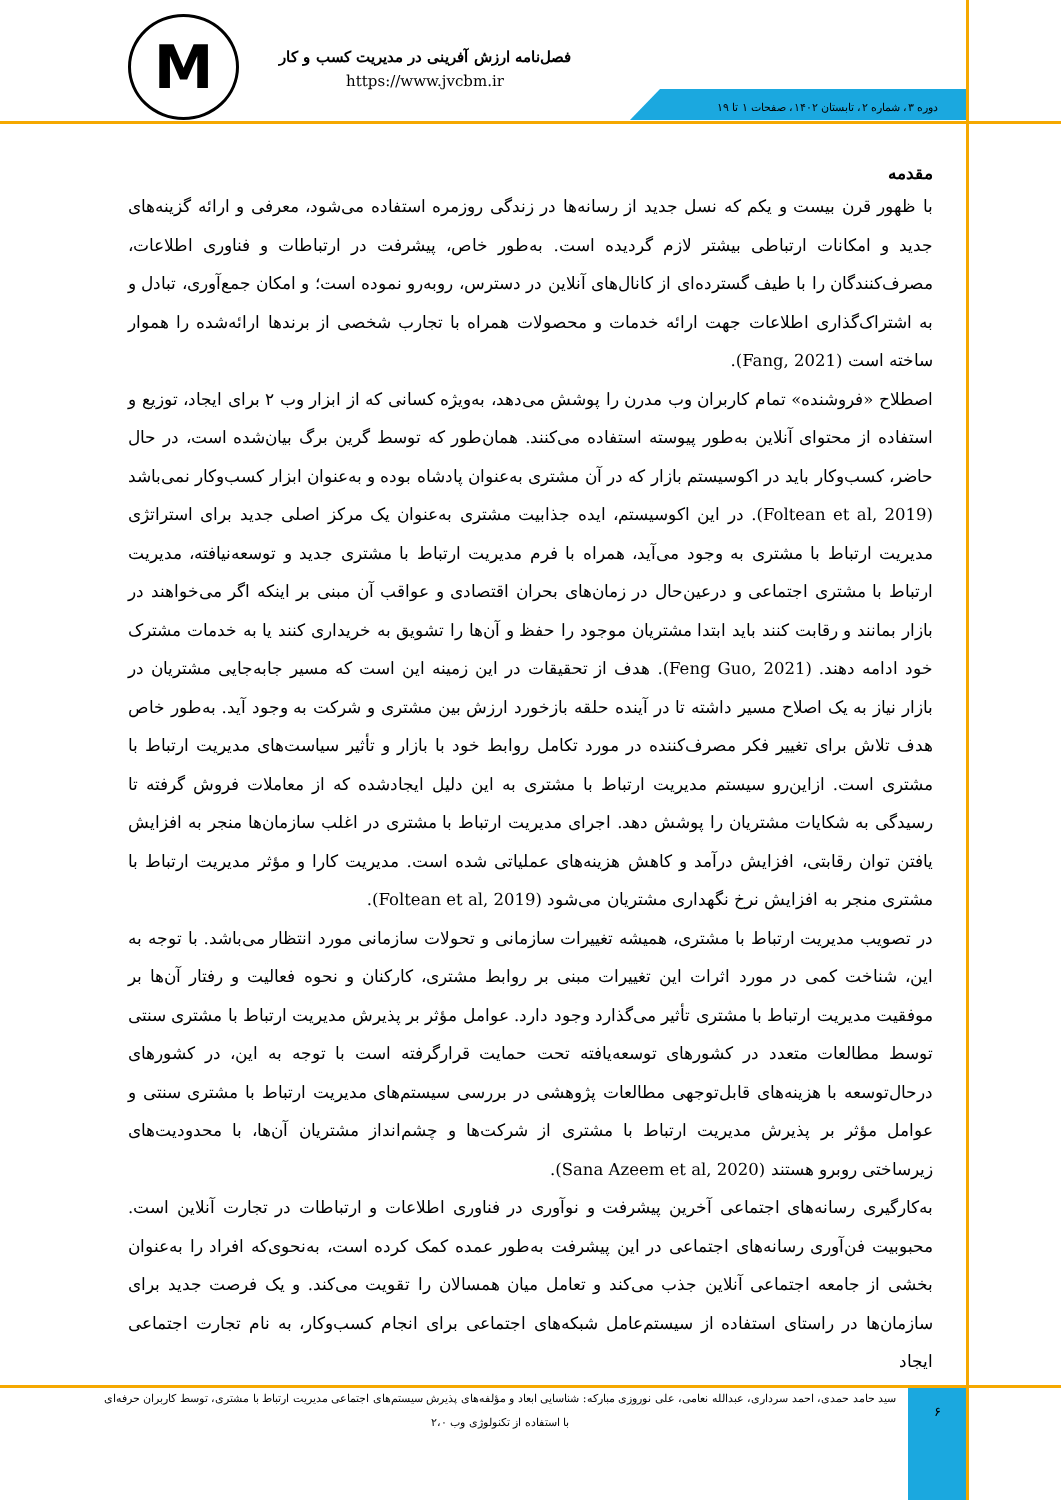M
فصل‌نامه ارزش آفرینی در مدیریت کسب و کار
https://www.jvcbm.ir
دوره ۳، شماره ۲، تابستان ۱۴۰۲، صفحات ۱ تا ۱۹
مقدمه
با ظهور قرن بیست و یکم که نسل جدید از رسانه‌ها در زندگی روزمره استفاده می‌شود، معرفی و ارائه گزینه‌های جدید و امکانات ارتباطی بیشتر لازم گردیده است. به‌طور خاص، پیشرفت در ارتباطات و فناوری اطلاعات، مصرف‌کنندگان را با طیف گسترده‌ای از کانال‌های آنلاین در دسترس، روبه‌رو نموده است؛ و امکان جمع‌آوری، تبادل و به اشتراک‌گذاری اطلاعات جهت ارائه خدمات و محصولات همراه با تجارب شخصی از برندها ارائه‌شده را هموار ساخته است (Fang, 2021).
اصطلاح «فروشنده» تمام کاربران وب مدرن را پوشش می‌دهد، به‌ویژه کسانی که از ابزار وب ۲ برای ایجاد، توزیع و استفاده از محتوای آنلاین به‌طور پیوسته استفاده می‌کنند. همان‌طور که توسط گرین برگ بیان‌شده است، در حال حاضر، کسب‌وکار باید در اکوسیستم بازار که در آن مشتری به‌عنوان پادشاه بوده و به‌عنوان ابزار کسب‌وکار نمی‌باشد (Foltean et al, 2019). در این اکوسیستم، ایده جذابیت مشتری به‌عنوان یک مرکز اصلی جدید برای استراتژی مدیریت ارتباط با مشتری به وجود می‌آید، همراه با فرم مدیریت ارتباط با مشتری جدید و توسعه‌نیافته، مدیریت ارتباط با مشتری اجتماعی و درعین‌حال در زمان‌های بحران اقتصادی و عواقب آن مبنی بر اینکه اگر می‌خواهند در بازار بمانند و رقابت کنند باید ابتدا مشتریان موجود را حفظ و آن‌ها را تشویق به خریداری کنند یا به خدمات مشترک خود ادامه دهند. (Feng Guo, 2021). هدف از تحقیقات در این زمینه این است که مسیر جابه‌جایی مشتریان در بازار نیاز به یک اصلاح مسیر داشته تا در آینده حلقه بازخورد ارزش بین مشتری و شرکت به وجود آید. به‌طور خاص هدف تلاش برای تغییر فکر مصرف‌کننده در مورد تکامل روابط خود با بازار و تأثیر سیاست‌های مدیریت ارتباط با مشتری است. ازاین‌رو سیستم مدیریت ارتباط با مشتری به این دلیل ایجادشده که از معاملات فروش گرفته تا رسیدگی به شکایات مشتریان را پوشش دهد. اجرای مدیریت ارتباط با مشتری در اغلب سازمان‌ها منجر به افزایش یافتن توان رقابتی، افزایش درآمد و کاهش هزینه‌های عملیاتی شده است. مدیریت کارا و مؤثر مدیریت ارتباط با مشتری منجر به افزایش نرخ نگهداری مشتریان می‌شود (Foltean et al, 2019).
در تصویب مدیریت ارتباط با مشتری، همیشه تغییرات سازمانی و تحولات سازمانی مورد انتظار می‌باشد. با توجه به این، شناخت کمی در مورد اثرات این تغییرات مبنی بر روابط مشتری، کارکنان و نحوه فعالیت و رفتار آن‌ها بر موفقیت مدیریت ارتباط با مشتری تأثیر می‌گذارد وجود دارد. عوامل مؤثر بر پذیرش مدیریت ارتباط با مشتری سنتی توسط مطالعات متعدد در کشورهای توسعه‌یافته تحت حمایت قرارگرفته است با توجه به این، در کشورهای درحال‌توسعه با هزینه‌های قابل‌توجهی مطالعات پژوهشی در بررسی سیستم‌های مدیریت ارتباط با مشتری سنتی و عوامل مؤثر بر پذیرش مدیریت ارتباط با مشتری از شرکت‌ها و چشم‌انداز مشتریان آن‌ها، با محدودیت‌های زیرساختی روبرو هستند (Sana Azeem et al, 2020).
به‌کارگیری رسانه‌های اجتماعی آخرین پیشرفت و نوآوری در فناوری اطلاعات و ارتباطات در تجارت آنلاین است. محبوبیت فن‌آوری رسانه‌های اجتماعی در این پیشرفت به‌طور عمده کمک کرده است، به‌نحوی‌که افراد را به‌عنوان بخشی از جامعه اجتماعی آنلاین جذب می‌کند و تعامل میان همسالان را تقویت می‌کند. و یک فرصت جدید برای سازمان‌ها در راستای استفاده از سیستم‌عامل شبکه‌های اجتماعی برای انجام کسب‌وکار، به نام تجارت اجتماعی ایجاد
سید حامد حمدی، احمد سرداری، عبدالله نعامی، علی نوروزی مبارکه: شناسایی ابعاد و مؤلفه‌های پذیرش سیستم‌های اجتماعی مدیریت ارتباط با مشتری، توسط کاربران حرفه‌ای با استفاده از تکنولوژی وب ۲،۰
۶